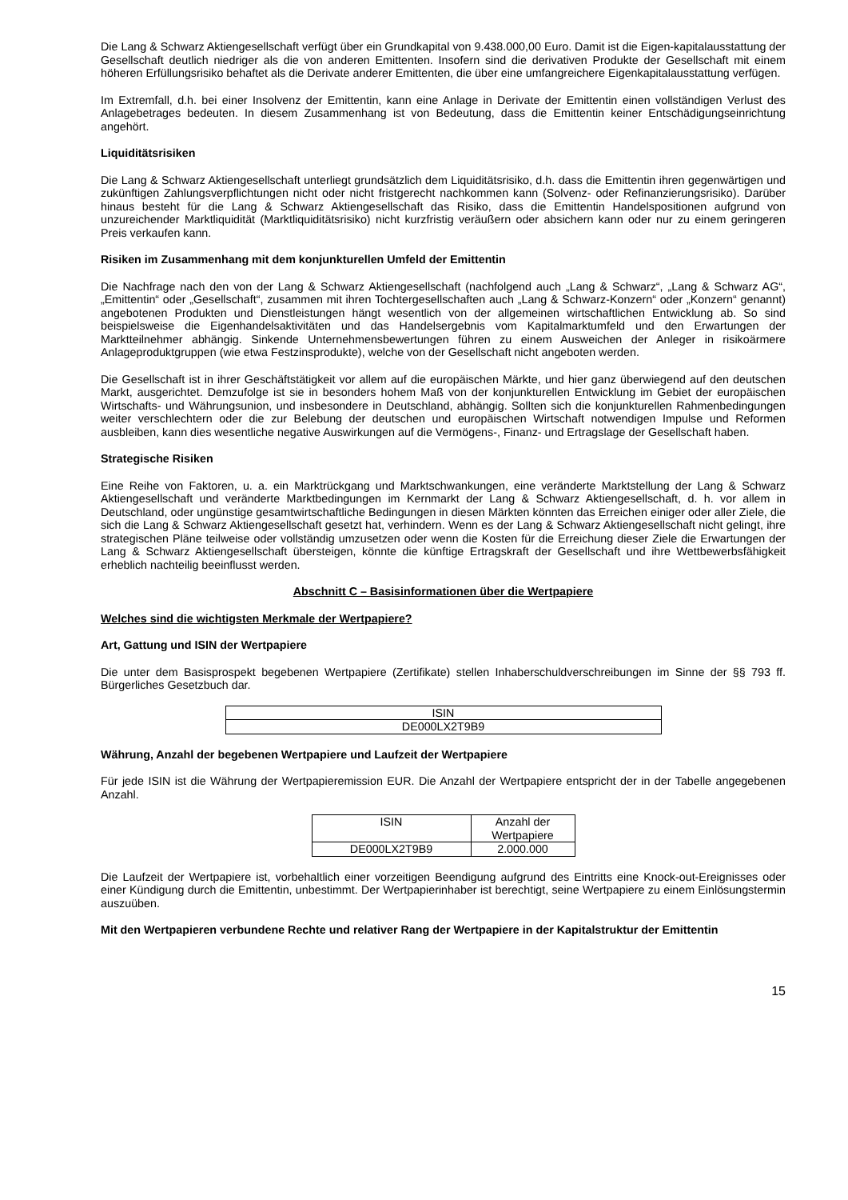Die Lang & Schwarz Aktiengesellschaft verfügt über ein Grundkapital von 9.438.000,00 Euro. Damit ist die Eigen-kapitalausstattung der Gesellschaft deutlich niedriger als die von anderen Emittenten. Insofern sind die derivativen Produkte der Gesellschaft mit einem höheren Erfüllungsrisiko behaftet als die Derivate anderer Emittenten, die über eine umfangreichere Eigenkapitalausstattung verfügen.
Im Extremfall, d.h. bei einer Insolvenz der Emittentin, kann eine Anlage in Derivate der Emittentin einen vollständigen Verlust des Anlagebetrages bedeuten. In diesem Zusammenhang ist von Bedeutung, dass die Emittentin keiner Entschädigungseinrichtung angehört.
Liquiditätsrisiken
Die Lang & Schwarz Aktiengesellschaft unterliegt grundsätzlich dem Liquiditätsrisiko, d.h. dass die Emittentin ihren gegenwärtigen und zukünftigen Zahlungsverpflichtungen nicht oder nicht fristgerecht nachkommen kann (Solvenz- oder Refinanzierungsrisiko). Darüber hinaus besteht für die Lang & Schwarz Aktiengesellschaft das Risiko, dass die Emittentin Handelspositionen aufgrund von unzureichender Marktliquidität (Marktliquiditätsrisiko) nicht kurzfristig veräußern oder absichern kann oder nur zu einem geringeren Preis verkaufen kann.
Risiken im Zusammenhang mit dem konjunkturellen Umfeld der Emittentin
Die Nachfrage nach den von der Lang & Schwarz Aktiengesellschaft (nachfolgend auch „Lang & Schwarz“, „Lang & Schwarz AG“, „Emittentin“ oder „Gesellschaft“, zusammen mit ihren Tochtergesellschaften auch „Lang & Schwarz-Konzern“ oder „Konzern“ genannt) angebotenen Produkten und Dienstleistungen hängt wesentlich von der allgemeinen wirtschaftlichen Entwicklung ab. So sind beispielsweise die Eigenhandelsaktivitäten und das Handelsergebnis vom Kapitalmarktumfeld und den Erwartungen der Marktteilnehmer abhängig. Sinkende Unternehmensbewertungen führen zu einem Ausweichen der Anleger in risikoärmere Anlageproduktgruppen (wie etwa Festzinsprodukte), welche von der Gesellschaft nicht angeboten werden.
Die Gesellschaft ist in ihrer Geschäftstätigkeit vor allem auf die europäischen Märkte, und hier ganz überwiegend auf den deutschen Markt, ausgerichtet. Demzufolge ist sie in besonders hohem Maß von der konjunkturellen Entwicklung im Gebiet der europäischen Wirtschafts- und Währungsunion, und insbesondere in Deutschland, abhängig. Sollten sich die konjunkturellen Rahmenbedingungen weiter verschlechtern oder die zur Belebung der deutschen und europäischen Wirtschaft notwendigen Impulse und Reformen ausbleiben, kann dies wesentliche negative Auswirkungen auf die Vermögens-, Finanz- und Ertragslage der Gesellschaft haben.
Strategische Risiken
Eine Reihe von Faktoren, u. a. ein Marktrückgang und Marktschwankungen, eine veränderte Marktstellung der Lang & Schwarz Aktiengesellschaft und veränderte Marktbedingungen im Kernmarkt der Lang & Schwarz Aktiengesellschaft, d. h. vor allem in Deutschland, oder ungünstige gesamtwirtschaftliche Bedingungen in diesen Märkten könnten das Erreichen einiger oder aller Ziele, die sich die Lang & Schwarz Aktiengesellschaft gesetzt hat, verhindern. Wenn es der Lang & Schwarz Aktiengesellschaft nicht gelingt, ihre strategischen Pläne teilweise oder vollständig umzusetzen oder wenn die Kosten für die Erreichung dieser Ziele die Erwartungen der Lang & Schwarz Aktiengesellschaft übersteigen, könnte die künftige Ertragskraft der Gesellschaft und ihre Wettbewerbsfähigkeit erheblich nachteilig beeinflusst werden.
Abschnitt C – Basisinformationen über die Wertpapiere
Welches sind die wichtigsten Merkmale der Wertpapiere?
Art, Gattung und ISIN der Wertpapiere
Die unter dem Basisprospekt begebenen Wertpapiere (Zertifikate) stellen Inhaberschuldverschreibungen im Sinne der §§ 793 ff. Bürgerliches Gesetzbuch dar.
| ISIN |
| DE000LX2T9B9 |
Währung, Anzahl der begebenen Wertpapiere und Laufzeit der Wertpapiere
Für jede ISIN ist die Währung der Wertpapieremission EUR. Die Anzahl der Wertpapiere entspricht der in der Tabelle angegebenen Anzahl.
| ISIN | Anzahl der Wertpapiere |
| DE000LX2T9B9 | 2.000.000 |
Die Laufzeit der Wertpapiere ist, vorbehaltlich einer vorzeitigen Beendigung aufgrund des Eintritts eine Knock-out-Ereignisses oder einer Kündigung durch die Emittentin, unbestimmt. Der Wertpapierinhaber ist berechtigt, seine Wertpapiere zu einem Einlösungstermin auszuüben.
Mit den Wertpapieren verbundene Rechte und relativer Rang der Wertpapiere in der Kapitalstruktur der Emittentin
15